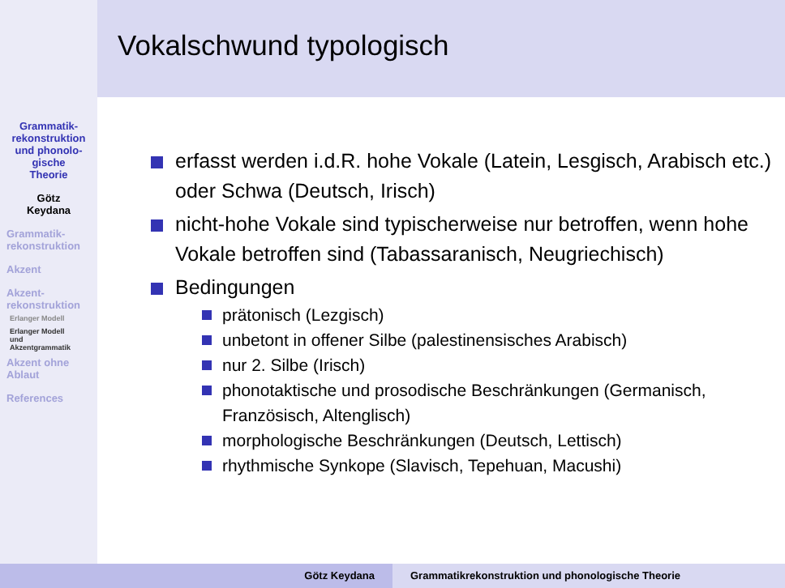Grammatik-
rekonstruktion
und phonolo-
gische
Theorie
Götz
Keydana
Grammatik-
rekonstruktion
Akzent
Akzent-
rekonstruktion
Erlanger Modell
Erlanger Modell
und
Akzentgrammatik
Akzent ohne
Ablaut
References
Vokalschwund typologisch
erfasst werden i.d.R. hohe Vokale (Latein, Lesgisch, Arabisch etc.) oder Schwa (Deutsch, Irisch)
nicht-hohe Vokale sind typischerweise nur betroffen, wenn hohe Vokale betroffen sind (Tabassaranisch, Neugriechisch)
Bedingungen
prätonisch (Lezgisch)
unbetont in offener Silbe (palestinensisches Arabisch)
nur 2. Silbe (Irisch)
phonotaktische und prosodische Beschränkungen (Germanisch, Französisch, Altenglisch)
morphologische Beschränkungen (Deutsch, Lettisch)
rhythmische Synkope (Slavisch, Tepehuan, Macushi)
Götz Keydana Grammatikrekonstruktion und phonologische Theorie